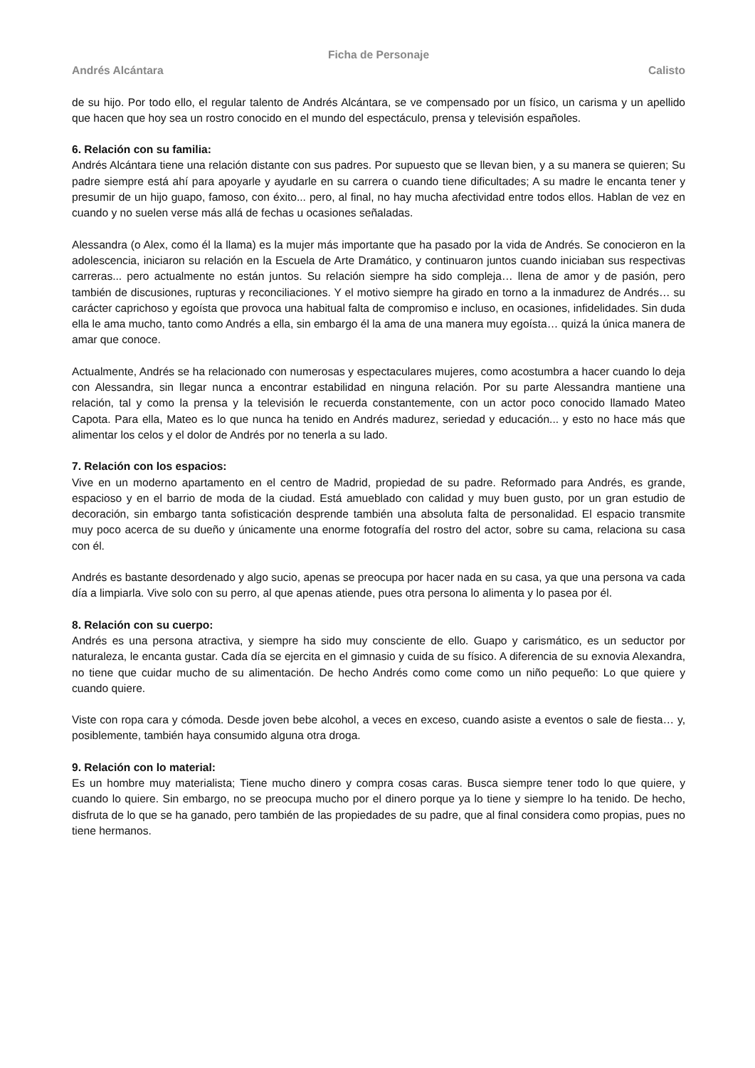Ficha de Personaje
Andrés Alcántara Calisto
de su hijo. Por todo ello, el regular talento de Andrés Alcántara, se ve compensado por un físico, un carisma y un apellido que hacen que hoy sea un rostro conocido en el mundo del espectáculo, prensa y televisión españoles.
6. Relación con su familia:
Andrés Alcántara tiene una relación distante con sus padres. Por supuesto que se llevan bien, y a su manera se quieren; Su padre siempre está ahí para apoyarle y ayudarle en su carrera o cuando tiene dificultades; A su madre le encanta tener y presumir de un hijo guapo, famoso, con éxito... pero, al final, no hay mucha afectividad entre todos ellos. Hablan de vez en cuando y no suelen verse más allá de fechas u ocasiones señaladas.
Alessandra (o Alex, como él la llama) es la mujer más importante que ha pasado por la vida de Andrés. Se conocieron en la adolescencia, iniciaron su relación en la Escuela de Arte Dramático, y continuaron juntos cuando iniciaban sus respectivas carreras... pero actualmente no están juntos. Su relación siempre ha sido compleja… llena de amor y de pasión, pero también de discusiones, rupturas y reconciliaciones. Y el motivo siempre ha girado en torno a la inmadurez de Andrés… su carácter caprichoso y egoísta que provoca una habitual falta de compromiso e incluso, en ocasiones, infidelidades. Sin duda ella le ama mucho, tanto como Andrés a ella, sin embargo él la ama de una manera muy egoísta… quizá la única manera de amar que conoce.
Actualmente, Andrés se ha relacionado con numerosas y espectaculares mujeres, como acostumbra a hacer cuando lo deja con Alessandra, sin llegar nunca a encontrar estabilidad en ninguna relación. Por su parte Alessandra mantiene una relación, tal y como la prensa y la televisión le recuerda constantemente, con un actor poco conocido llamado Mateo Capota. Para ella, Mateo es lo que nunca ha tenido en Andrés madurez, seriedad y educación... y esto no hace más que alimentar los celos y el dolor de Andrés por no tenerla a su lado.
7. Relación con los espacios:
Vive en un moderno apartamento en el centro de Madrid, propiedad de su padre. Reformado para Andrés, es grande, espacioso y en el barrio de moda de la ciudad. Está amueblado con calidad y muy buen gusto, por un gran estudio de decoración, sin embargo tanta sofisticación desprende también una absoluta falta de personalidad. El espacio transmite muy poco acerca de su dueño y únicamente una enorme fotografía del rostro del actor, sobre su cama, relaciona su casa con él.
Andrés es bastante desordenado y algo sucio, apenas se preocupa por hacer nada en su casa, ya que una persona va cada día a limpiarla. Vive solo con su perro, al que apenas atiende, pues otra persona lo alimenta y lo pasea por él.
8. Relación con su cuerpo:
Andrés es una persona atractiva, y siempre ha sido muy consciente de ello. Guapo y carismático, es un seductor por naturaleza, le encanta gustar. Cada día se ejercita en el gimnasio y cuida de su físico. A diferencia de su exnovia Alexandra, no tiene que cuidar mucho de su alimentación. De hecho Andrés como come como un niño pequeño: Lo que quiere y cuando quiere.
Viste con ropa cara y cómoda. Desde joven bebe alcohol, a veces en exceso, cuando asiste a eventos o sale de fiesta… y, posiblemente, también haya consumido alguna otra droga.
9. Relación con lo material:
Es un hombre muy materialista; Tiene mucho dinero y compra cosas caras. Busca siempre tener todo lo que quiere, y cuando lo quiere. Sin embargo, no se preocupa mucho por el dinero porque ya lo tiene y siempre lo ha tenido. De hecho, disfruta de lo que se ha ganado, pero también de las propiedades de su padre, que al final considera como propias, pues no tiene hermanos.